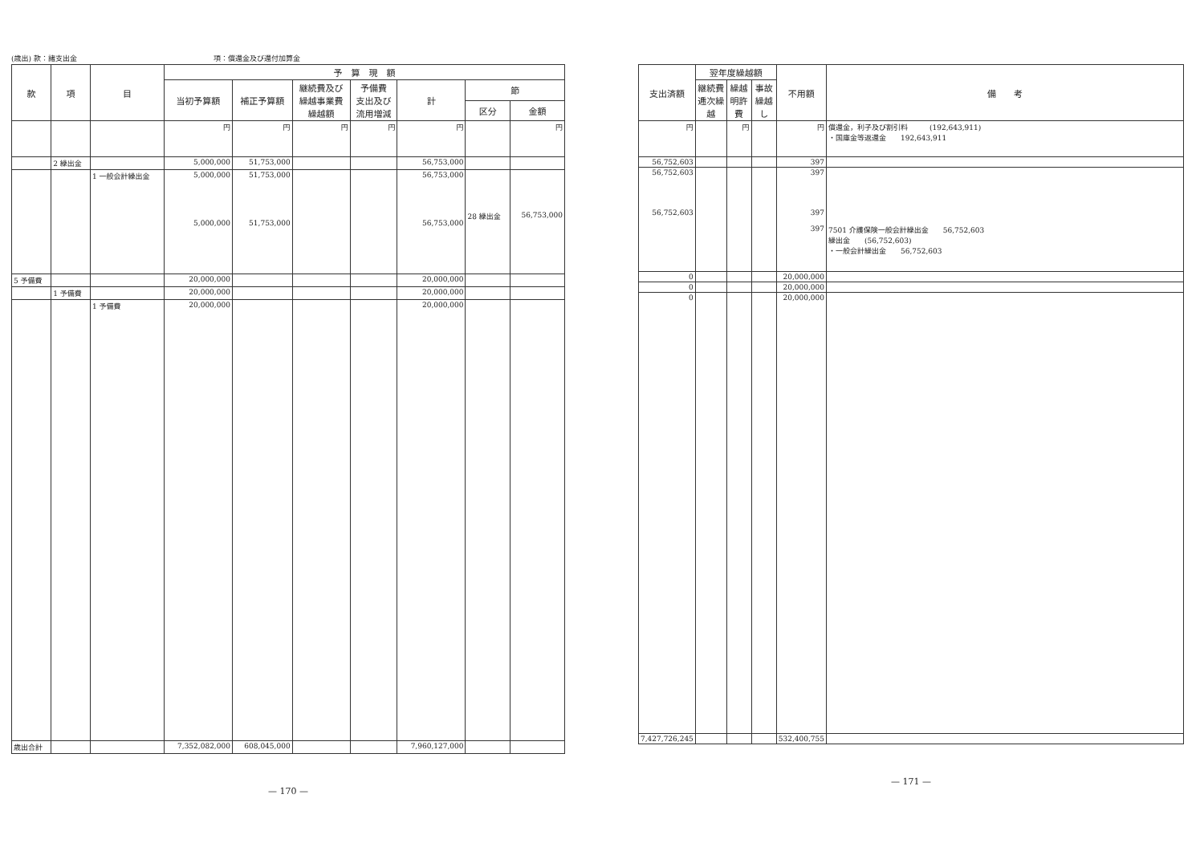(歳出) 款：諸支出金 項：償還金及び還付加算金
| 款 | 項 | 目 | 予 算 現 額 | | | | | | |
| --- | --- | --- | --- | --- | --- | --- | --- | --- | --- |
| | | | 当初予算額 | 補正予算額 | 継続費及び 繰越事業費 繰越額 | 予備費 支出及び 流用増減 | 計 | 節 | |
| | | | | | | | | 区分 | 金額 |
| | | | 円 | 円 | 円 | 円 | 円 | | 円 |
| | 2 繰出金 | | 5,000,000 | 51,753,000 | | | 56,753,000 | | |
| | | 1 一般会計繰出金 | 5,000,000 5,000,000 | 51,753,000 51,753,000 | | | 56,753,000 56,753,000 | 28 繰出金 | 56,753,000 |
| 5 予備費 | | | 20,000,000 | | | | 20,000,000 | | |
| | 1 予備費 | | 20,000,000 | | | | 20,000,000 | | |
| | | 1 予備費 | 20,000,000 | | | | 20,000,000 | | |
| 歳出合計 | | | 7,352,082,000 | 608,045,000 | | | 7,960,127,000 | | |
— 170 —
| 支出済額 | 翌年度繰越額 | | | 不用額 | 備 考 |
| --- | --- | --- | --- | --- | --- |
| | 継続費逓次繰越 | 繰越明許費 | 事故繰越し | | |
| 円 | | 円 | | 円 | 償還金，利子及び割引料 (192,643,911) ・国庫金等返還金 192,643,911 |
| 56,752,603 | | | | 397 | |
| 56,752,603 56,752,603 | | | | 397 397 397 | 7501 介護保険一般会計繰出金 56,752,603 繰出金 (56,752,603) ・一般会計繰出金 56,752,603 |
| 0 | | | | 20,000,000 | |
| 0 | | | | 20,000,000 | |
| 0 | | | | 20,000,000 | |
| 7,427,726,245 | | | | 532,400,755 | |
— 171 —